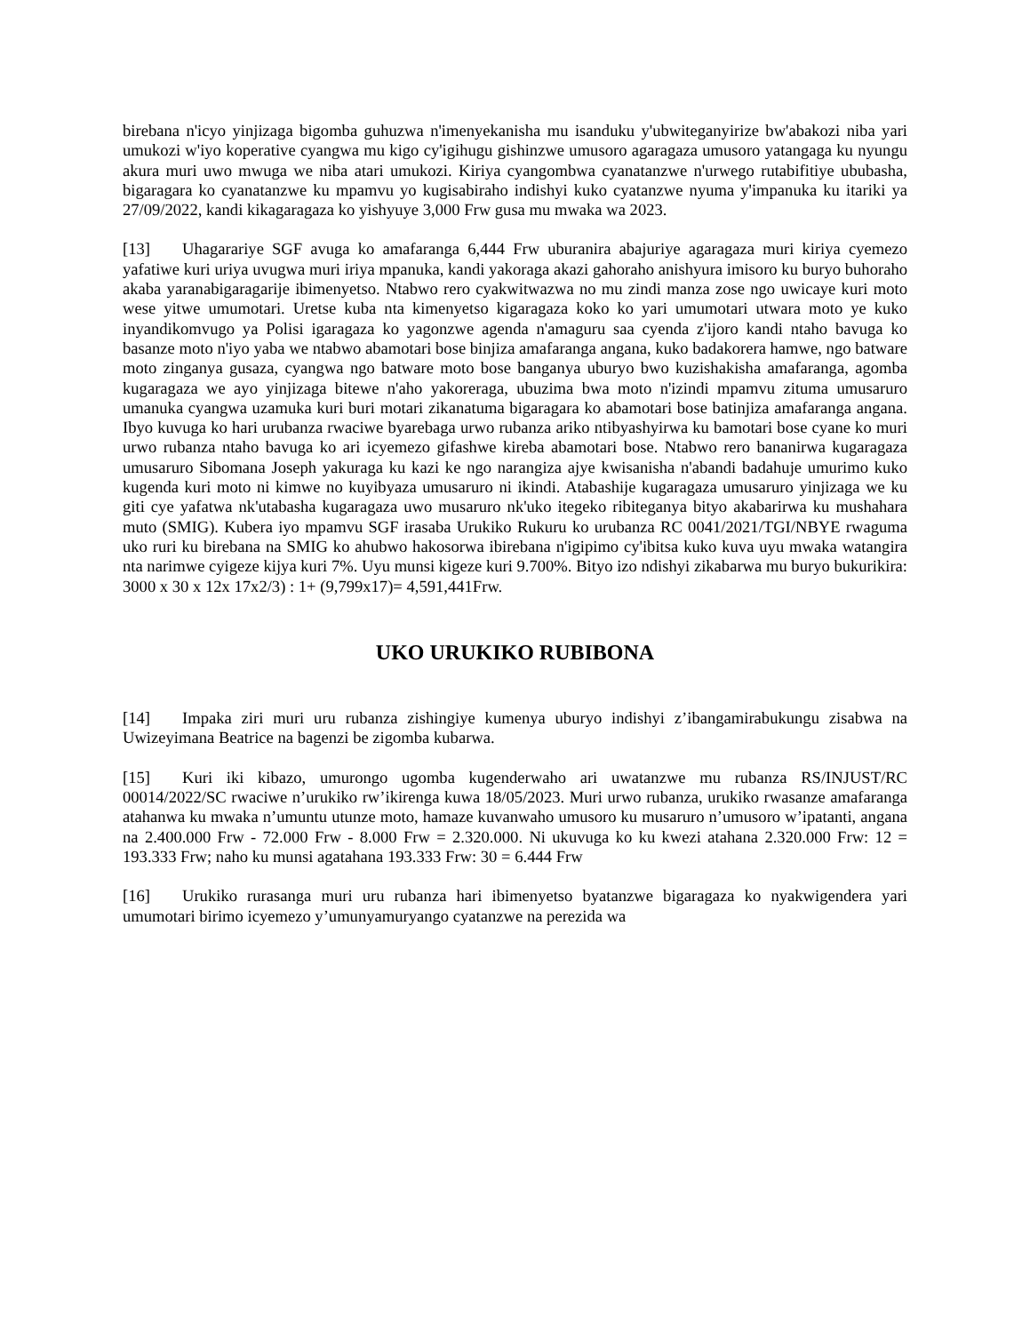birebana n'icyo yinjizaga bigomba guhuzwa n'imenyekanisha mu isanduku y'ubwiteganyirize bw'abakozi niba yari umukozi w'iyo koperative cyangwa mu kigo cy'igihugu gishinzwe umusoro agaragaza umusoro yatangaga ku nyungu akura muri uwo mwuga we niba atari umukozi. Kiriya cyangombwa cyanatanzwe n'urwego rutabifitiye ububasha, bigaragara ko cyanatanzwe ku mpamvu yo kugisabiraho indishyi kuko cyatanzwe nyuma y'impanuka ku itariki ya 27/09/2022, kandi kikagaragaza ko yishyuye 3,000 Frw gusa mu mwaka wa 2023.
[13] Uhagarariye SGF avuga ko amafaranga 6,444 Frw uburanira abajuriye agaragaza muri kiriya cyemezo yafatiwe kuri uriya uvugwa muri iriya mpanuka, kandi yakoraga akazi gahoraho anishyura imisoro ku buryo buhoraho akaba yaranabigaragarije ibimenyetso. Ntabwo rero cyakwitwazwa no mu zindi manza zose ngo uwicaye kuri moto wese yitwe umumotari. Uretse kuba nta kimenyetso kigaragaza koko ko yari umumotari utwara moto ye kuko inyandikomvugo ya Polisi igaragaza ko yagonzwe agenda n'amaguru saa cyenda z'ijoro kandi ntaho bavuga ko basanze moto n'iyo yaba we ntabwo abamotari bose binjiza amafaranga angana, kuko badakorera hamwe, ngo batware moto zinganya gusaza, cyangwa ngo batware moto bose banganya uburyo bwo kuzishakisha amafaranga, agomba kugaragaza we ayo yinjizaga bitewe n'aho yakoreraga, ubuzima bwa moto n'izindi mpamvu zituma umusaruro umanuka cyangwa uzamuka kuri buri motari zikanatuma bigaragara ko abamotari bose batinjiza amafaranga angana. Ibyo kuvuga ko hari urubanza rwaciwe byarebaga urwo rubanza ariko ntibyashyirwa ku bamotari bose cyane ko muri urwo rubanza ntaho bavuga ko ari icyemezo gifashwe kireba abamotari bose. Ntabwo rero bananirwa kugaragaza umusaruro Sibomana Joseph yakuraga ku kazi ke ngo narangiza ajye kwisanisha n'abandi badahuje umurimo kuko kugenda kuri moto ni kimwe no kuyibyaza umusaruro ni ikindi. Atabashije kugaragaza umusaruro yinjizaga we ku giti cye yafatwa nk'utabasha kugaragaza uwo musaruro nk'uko itegeko ribiteganya bityo akabarirwa ku mushahara muto (SMIG). Kubera iyo mpamvu SGF irasaba Urukiko Rukuru ko urubanza RC 0041/2021/TGI/NBYE rwaguma uko ruri ku birebana na SMIG ko ahubwo hakosorwa ibirebana n'igipimo cy'ibitsa kuko kuva uyu mwaka watangira nta narimwe cyigeze kijya kuri 7%. Uyu munsi kigeze kuri 9.700%. Bityo izo ndishyi zikabarwa mu buryo bukurikira: 3000 x 30 x 12x 17x2/3) : 1+ (9,799x17)= 4,591,441Frw.
UKO URUKIKO RUBIBONA
[14] Impaka ziri muri uru rubanza zishingiye kumenya uburyo indishyi z’ibangamirabukungu zisabwa na Uwizeyimana Beatrice na bagenzi be zigomba kubarwa.
[15] Kuri iki kibazo, umurongo ugomba kugenderwaho ari uwatanzwe mu rubanza RS/INJUST/RC 00014/2022/SC rwaciwe n’urukiko rw’ikirenga kuwa 18/05/2023. Muri urwo rubanza, urukiko rwasanze amafaranga atahanwa ku mwaka n’umuntu utunze moto, hamaze kuvanwaho umusoro ku musaruro n’umusoro w’ipatanti, angana na 2.400.000 Frw - 72.000 Frw - 8.000 Frw = 2.320.000. Ni ukuvuga ko ku kwezi atahana 2.320.000 Frw: 12 = 193.333 Frw; naho ku munsi agatahana 193.333 Frw: 30 = 6.444 Frw
[16] Urukiko rurasanga muri uru rubanza hari ibimenyetso byatanzwe bigaragaza ko nyakwigendera yari umumotari birimo icyemezo y’umunyamuryango cyatanzwe na perezida wa